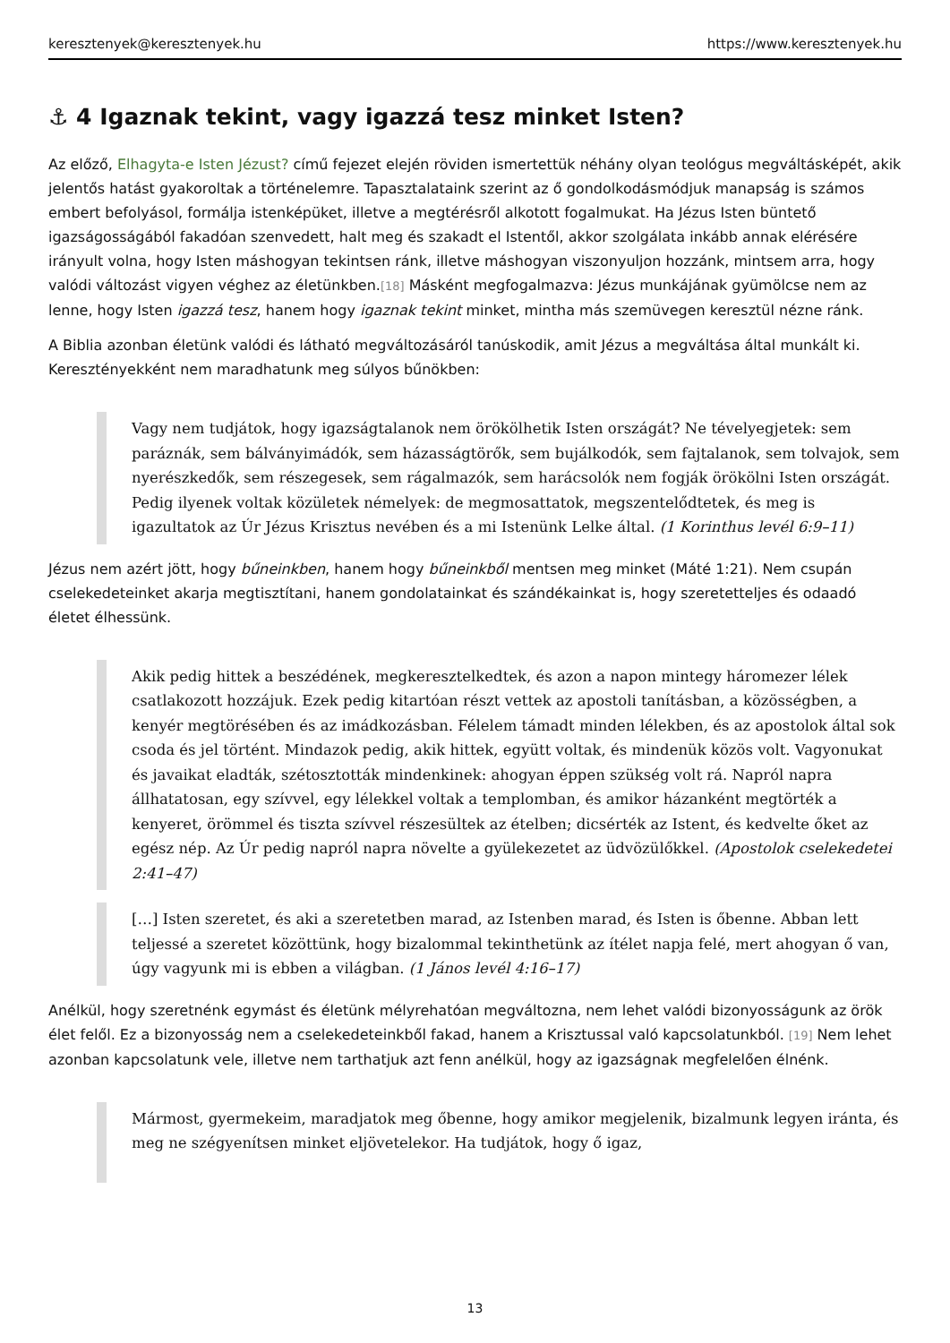keresztenyek@keresztenyek.hu https://www.keresztenyek.hu
⚓ 4 Igaznak tekint, vagy igazzá tesz minket Isten?
Az előző, Elhagyta-e Isten Jézust? című fejezet elején röviden ismertettük néhány olyan teológus megváltásképét, akik jelentős hatást gyakoroltak a történelemre. Tapasztalataink szerint az ő gondolkodásmódjuk manapság is számos embert befolyásol, formálja istenképüket, illetve a megtérésről alkotott fogalmukat. Ha Jézus Isten büntető igazságosságából fakadóan szenvedett, halt meg és szakadt el Istentől, akkor szolgálata inkább annak elérésére irányult volna, hogy Isten máshogyan tekintsen ránk, illetve máshogyan viszonyuljon hozzánk, mintsem arra, hogy valódi változást vigyen véghez az életünkben.[18] Másként megfogalmazva: Jézus munkájának gyümölcse nem az lenne, hogy Isten igazzá tesz, hanem hogy igaznak tekint minket, mintha más szemüvegen keresztül nézne ránk.
A Biblia azonban életünk valódi és látható megváltozásáról tanúskodik, amit Jézus a megváltása által munkált ki. Keresztényekként nem maradhatunk meg súlyos bűnökben:
Vagy nem tudjátok, hogy igazságtalanok nem örökölhetik Isten országát? Ne tévelyegjetek: sem paráznák, sem bálványimádók, sem házasságtörők, sem bujálkodók, sem fajtalanok, sem tolvajok, sem nyerészkedők, sem részegesek, sem rágalmazók, sem harácsolók nem fogják örökölni Isten országát. Pedig ilyenek voltak közületek némelyek: de megmosattatok, megszentelődtetek, és meg is igazultatok az Úr Jézus Krisztus nevében és a mi Istenünk Lelke által. (1 Korinthus levél 6:9–11)
Jézus nem azért jött, hogy bűneinkben, hanem hogy bűneinkből mentsen meg minket (Máté 1:21). Nem csupán cselekedeteinket akarja megtisztítani, hanem gondolatainkat és szándékainkat is, hogy szeretetteljes és odaadó életet élhessünk.
Akik pedig hittek a beszédének, megkeresztelkedtek, és azon a napon mintegy háromezer lélek csatlakozott hozzájuk. Ezek pedig kitartóan részt vettek az apostoli tanításban, a közösségben, a kenyér megtörésében és az imádkozásban. Félelem támadt minden lélekben, és az apostolok által sok csoda és jel történt. Mindazok pedig, akik hittek, együtt voltak, és mindenük közös volt. Vagyonukat és javaikat eladták, szétosztották mindenkinek: ahogyan éppen szükség volt rá. Napról napra állhatatosan, egy szívvel, egy lélekkel voltak a templomban, és amikor házanként megtörték a kenyeret, örömmel és tiszta szívvel részesültek az ételben; dicsérték az Istent, és kedvelte őket az egész nép. Az Úr pedig napról napra növelte a gyülekezetet az üdvözülőkkel. (Apostolok cselekedetei 2:41–47)
[…] Isten szeretet, és aki a szeretetben marad, az Istenben marad, és Isten is őbenne. Abban lett teljessé a szeretet közöttünk, hogy bizalommal tekinthetünk az ítélet napja felé, mert ahogyan ő van, úgy vagyunk mi is ebben a világban. (1 János levél 4:16–17)
Anélkül, hogy szeretnénk egymást és életünk mélyrehatóan megváltozna, nem lehet valódi bizonyosságunk az örök élet felől. Ez a bizonyosság nem a cselekedeteinkből fakad, hanem a Krisztussal való kapcsolatunkból. [19] Nem lehet azonban kapcsolatunk vele, illetve nem tarthatjuk azt fenn anélkül, hogy az igazságnak megfelelően élnénk.
Mármost, gyermekeim, maradjatok meg őbenne, hogy amikor megjelenik, bizalmunk legyen iránta, és meg ne szégyenítsen minket eljövetelekor. Ha tudjátok, hogy ő igaz,
13